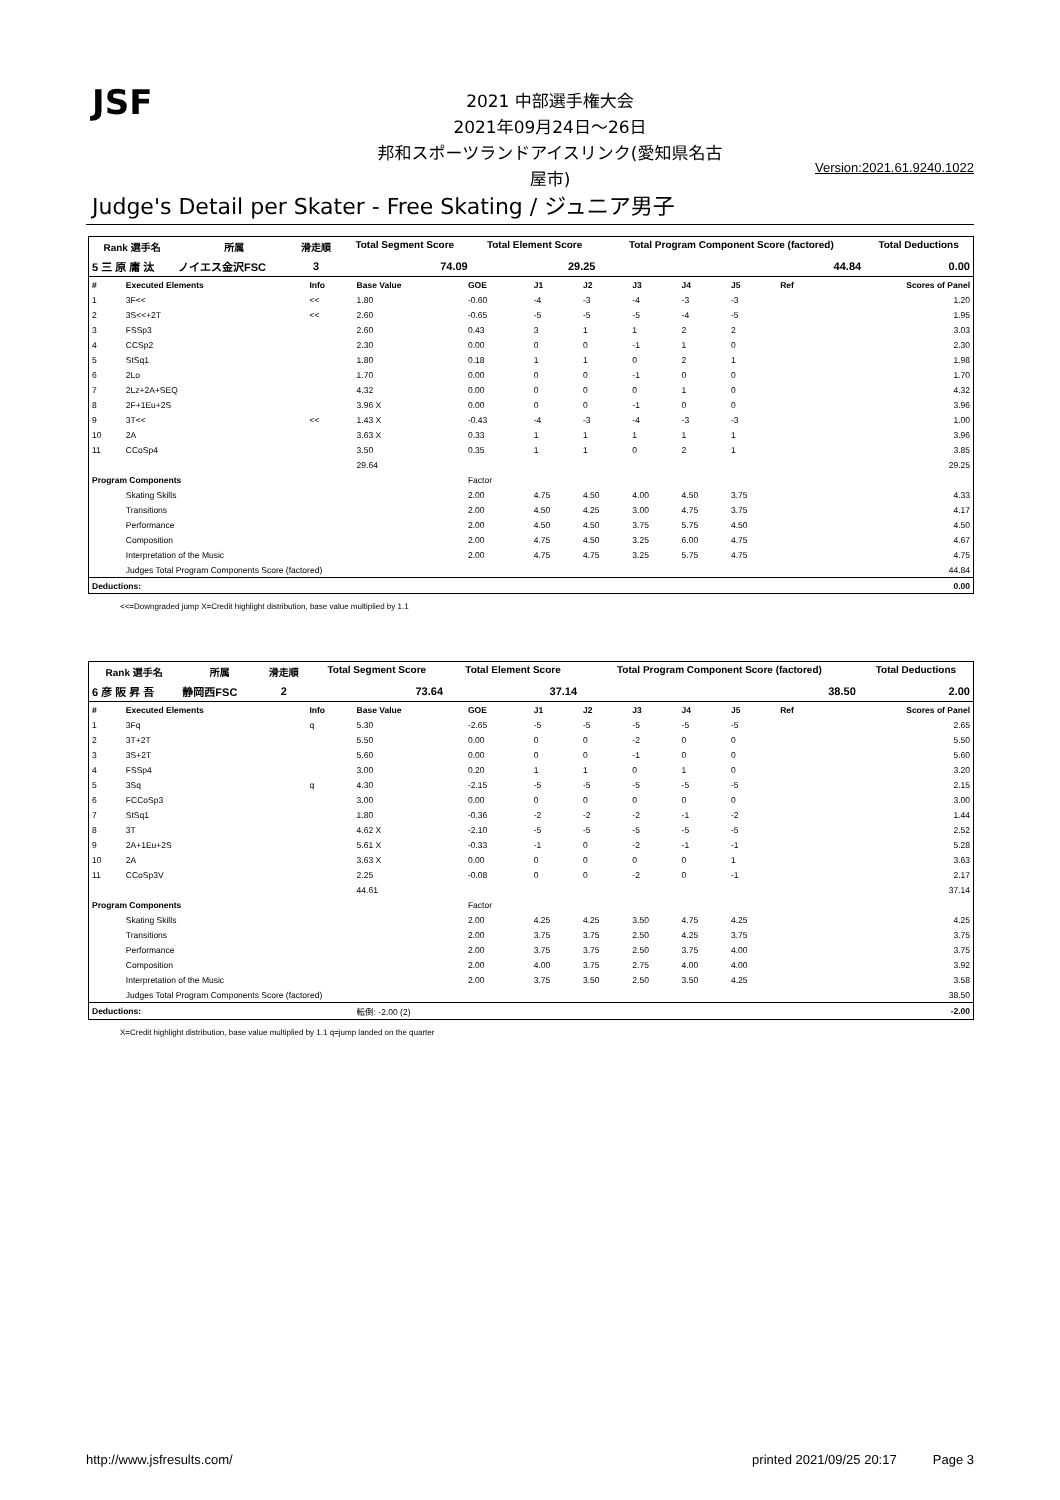JSF
2021 中部選手権大会
2021年09月24日～26日
邦和スポーツランドアイスリンク(愛知県名古屋市)
Version:2021.61.9240.1022
Judge's Detail per Skater - Free Skating / ジュニア男子
| Rank 選手名 | 所属 | 滑走順 | Total Segment Score | Total Element Score | Total Program Component Score (factored) | Total Deductions |
| --- | --- | --- | --- | --- | --- | --- |
| 5 三 原 庸 汰 | ノイエス金沢FSC | 3 | 74.09 | 29.25 | 44.84 | 0.00 |
| # | Executed Elements | Info | Base Value | GOE | J1 | J2 | J3 | J4 | J5 | Ref | Scores of Panel |
| 1 | 3F<< | << | 1.80 | -0.60 | -4 | -3 | -4 | -3 | -3 | | 1.20 |
| 2 | 3S<<+2T | << | 2.60 | -0.65 | -5 | -5 | -5 | -4 | -5 | | 1.95 |
| 3 | FSSp3 | | 2.60 | 0.43 | 3 | 1 | 1 | 2 | 2 | | 3.03 |
| 4 | CCSp2 | | 2.30 | 0.00 | 0 | 0 | -1 | 1 | 0 | | 2.30 |
| 5 | StSq1 | | 1.80 | 0.18 | 1 | 1 | 0 | 2 | 1 | | 1.98 |
| 6 | 2Lo | | 1.70 | 0.00 | 0 | 0 | -1 | 0 | 0 | | 1.70 |
| 7 | 2Lz+2A+SEQ | | 4.32 | 0.00 | 0 | 0 | 0 | 1 | 0 | | 4.32 |
| 8 | 2F+1Eu+2S | | 3.96 X | 0.00 | 0 | 0 | -1 | 0 | 0 | | 3.96 |
| 9 | 3T<< | << | 1.43 X | -0.43 | -4 | -3 | -4 | -3 | -3 | | 1.00 |
| 10 | 2A | | 3.63 X | 0.33 | 1 | 1 | 1 | 1 | 1 | | 3.96 |
| 11 | CCoSp4 | | 3.50 | 0.35 | 1 | 1 | 0 | 2 | 1 | | 3.85 |
| | | | 29.64 | | | | | | | | 29.25 |
| Program Components | | | | Factor | | | | | | | |
| | Skating Skills | | | 2.00 | 4.75 | 4.50 | 4.00 | 4.50 | 3.75 | | 4.33 |
| | Transitions | | | 2.00 | 4.50 | 4.25 | 3.00 | 4.75 | 3.75 | | 4.17 |
| | Performance | | | 2.00 | 4.50 | 4.50 | 3.75 | 5.75 | 4.50 | | 4.50 |
| | Composition | | | 2.00 | 4.75 | 4.50 | 3.25 | 6.00 | 4.75 | | 4.67 |
| | Interpretation of the Music | | | 2.00 | 4.75 | 4.75 | 3.25 | 5.75 | 4.75 | | 4.75 |
| | Judges Total Program Components Score (factored) | | | | | | | | | | 44.84 |
| Deductions: | | | | | | | | | | | 0.00 |
<<=Downgraded jump X=Credit highlight distribution, base value multiplied by 1.1
| Rank 選手名 | 所属 | 滑走順 | Total Segment Score | Total Element Score | Total Program Component Score (factored) | Total Deductions |
| --- | --- | --- | --- | --- | --- | --- |
| 6 彦 阪 昇 吾 | 静岡西FSC | 2 | 73.64 | 37.14 | 38.50 | 2.00 |
| # | Executed Elements | Info | Base Value | GOE | J1 | J2 | J3 | J4 | J5 | Ref | Scores of Panel |
| 1 | 3Fq | q | 5.30 | -2.65 | -5 | -5 | -5 | -5 | -5 | | 2.65 |
| 2 | 3T+2T | | 5.50 | 0.00 | 0 | 0 | -2 | 0 | 0 | | 5.50 |
| 3 | 3S+2T | | 5.60 | 0.00 | 0 | 0 | -1 | 0 | 0 | | 5.60 |
| 4 | FSSp4 | | 3.00 | 0.20 | 1 | 1 | 0 | 1 | 0 | | 3.20 |
| 5 | 3Sq | q | 4.30 | -2.15 | -5 | -5 | -5 | -5 | -5 | | 2.15 |
| 6 | FCCoSp3 | | 3.00 | 0.00 | 0 | 0 | 0 | 0 | 0 | | 3.00 |
| 7 | StSq1 | | 1.80 | -0.36 | -2 | -2 | -2 | -1 | -2 | | 1.44 |
| 8 | 3T | | 4.62 X | -2.10 | -5 | -5 | -5 | -5 | -5 | | 2.52 |
| 9 | 2A+1Eu+2S | | 5.61 X | -0.33 | -1 | 0 | -2 | -1 | -1 | | 5.28 |
| 10 | 2A | | 3.63 X | 0.00 | 0 | 0 | 0 | 0 | 1 | | 3.63 |
| 11 | CCoSp3V | | 2.25 | -0.08 | 0 | 0 | -2 | 0 | -1 | | 2.17 |
| | | | 44.61 | | | | | | | | 37.14 |
| Program Components | | | | Factor | | | | | | | |
| | Skating Skills | | | 2.00 | 4.25 | 4.25 | 3.50 | 4.75 | 4.25 | | 4.25 |
| | Transitions | | | 2.00 | 3.75 | 3.75 | 2.50 | 4.25 | 3.75 | | 3.75 |
| | Performance | | | 2.00 | 3.75 | 3.75 | 2.50 | 3.75 | 4.00 | | 3.75 |
| | Composition | | | 2.00 | 4.00 | 3.75 | 2.75 | 4.00 | 4.00 | | 3.92 |
| | Interpretation of the Music | | | 2.00 | 3.75 | 3.50 | 2.50 | 3.50 | 4.25 | | 3.58 |
| | Judges Total Program Components Score (factored) | | | | | | | | | | 38.50 |
| Deductions: | | | 転倒: -2.00 (2) | | | | | | | | -2.00 |
X=Credit highlight distribution, base value multiplied by 1.1 q=jump landed on the quarter
http://www.jsfresults.com/ printed 2021/09/25 20:17 Page 3